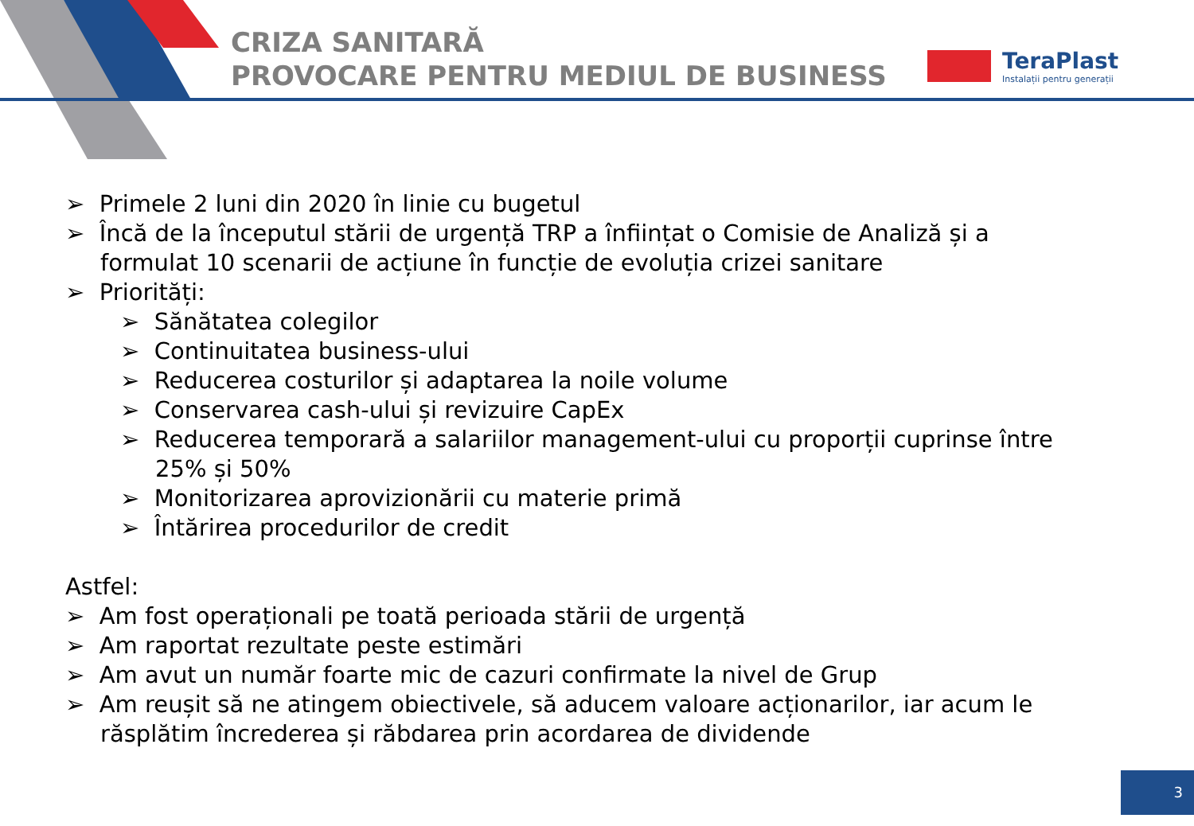CRIZA SANITARĂ
PROVOCARE PENTRU MEDIUL DE BUSINESS
TeraPlast
Instalații pentru generații
➢ Primele 2 luni din 2020 în linie cu bugetul
➢ Încă de la începutul stării de urgență TRP a înființat o Comisie de Analiză și a formulat 10 scenarii de acțiune în funcție de evoluția crizei sanitare
➢ Priorități:
➢ Sănătatea colegilor
➢ Continuitatea business-ului
➢ Reducerea costurilor și adaptarea la noile volume
➢ Conservarea cash-ului și revizuire CapEx
➢ Reducerea temporară a salariilor management-ului cu proporții cuprinse între 25% și 50%
➢ Monitorizarea aprovizionării cu materie primă
➢ Întărirea procedurilor de credit
Astfel:
➢ Am fost operaționali pe toată perioada stării de urgență
➢ Am raportat rezultate peste estimări
➢ Am avut un număr foarte mic de cazuri confirmate la nivel de Grup
➢ Am reușit să ne atingem obiectivele, să aducem valoare acționarilor, iar acum le răsplătim încrederea și răbdarea prin acordarea de dividende
3